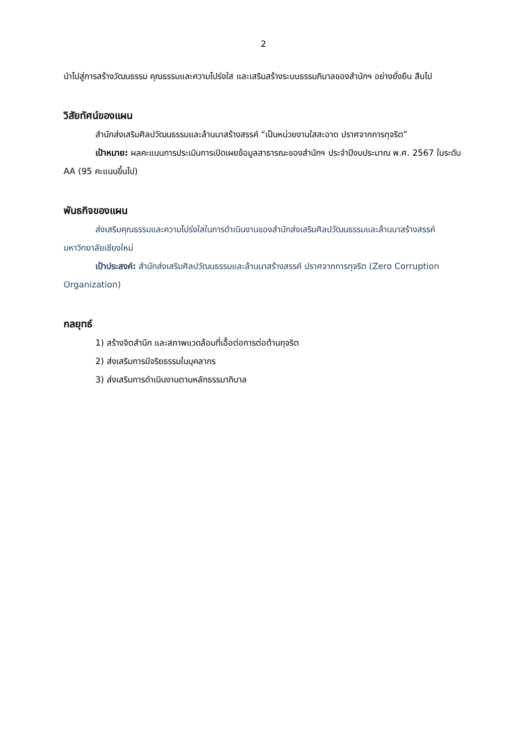2
นำไปสู่การสร้างวัฒนธรรม คุณธรรมและความโปร่งใส และเสริมสร้างระบบธรรมภิบาลของสำนักฯ อย่างยั่งยืน สืบไป
วิสัยทัศน์ของแผน
สำนักส่งเสริมศิลปวัฒนธรรมและล้านนาสร้างสรรค์ “เป็นหน่วยงานใสสะอาด ปราศจากการทุจริต”
เป้าหมาย: ผลคะแนนการประเมินการเปิดเผยข้อมูลสาธารณะของสำนักฯ ประจำปีงบประมาณ พ.ศ. 2567 ในระดับ AA (95 คะแนนขึ้นไป)
พันธกิจของแผน
ส่งเสริมคุณธรรมและความโปร่งใสในการดำเนินงานของสำนักส่งเสริมศิลปวัฒนธรรมและล้านนาสร้างสรรค์ มหาวิทยาลัยเชียงใหม่
เป้าประสงค์: สำนักส่งเสริมศิลปวัฒนธรรมและล้านนาสร้างสรรค์ ปราศจากการทุจริต (Zero Corruption Organization)
กลยุทธ์
1) สร้างจิตสำนึก และสภาพแวดล้อมที่เอื้อต่อการต่อต้านทุจริต
2) ส่งเสริมการมีจริยธรรมในบุคลากร
3) ส่งเสริมการดำเนินงานตามหลักธรรมาภิบาล